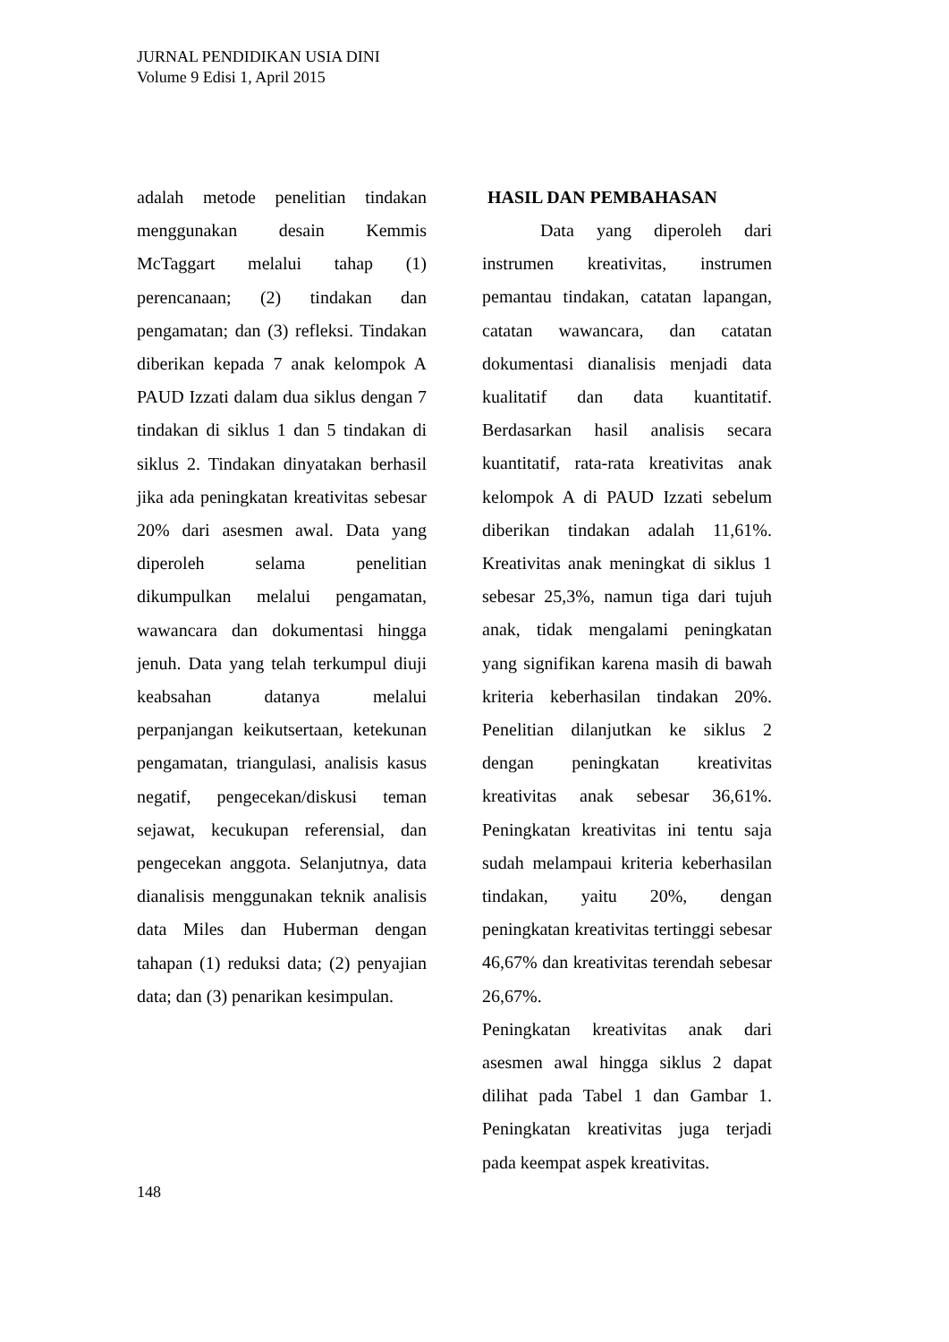JURNAL PENDIDIKAN USIA DINI
Volume 9 Edisi 1, April 2015
adalah metode penelitian tindakan menggunakan desain Kemmis McTaggart melalui tahap (1) perencanaan; (2) tindakan dan pengamatan; dan (3) refleksi. Tindakan diberikan kepada 7 anak kelompok A PAUD Izzati dalam dua siklus dengan 7 tindakan di siklus 1 dan 5 tindakan di siklus 2. Tindakan dinyatakan berhasil jika ada peningkatan kreativitas sebesar 20% dari asesmen awal. Data yang diperoleh selama penelitian dikumpulkan melalui pengamatan, wawancara dan dokumentasi hingga jenuh. Data yang telah terkumpul diuji keabsahan datanya melalui perpanjangan keikutsertaan, ketekunan pengamatan, triangulasi, analisis kasus negatif, pengecekan/diskusi teman sejawat, kecukupan referensial, dan pengecekan anggota. Selanjutnya, data dianalisis menggunakan teknik analisis data Miles dan Huberman dengan tahapan (1) reduksi data; (2) penyajian data; dan (3) penarikan kesimpulan.
HASIL DAN PEMBAHASAN
Data yang diperoleh dari instrumen kreativitas, instrumen pemantau tindakan, catatan lapangan, catatan wawancara, dan catatan dokumentasi dianalisis menjadi data kualitatif dan data kuantitatif. Berdasarkan hasil analisis secara kuantitatif, rata-rata kreativitas anak kelompok A di PAUD Izzati sebelum diberikan tindakan adalah 11,61%. Kreativitas anak meningkat di siklus 1 sebesar 25,3%, namun tiga dari tujuh anak, tidak mengalami peningkatan yang signifikan karena masih di bawah kriteria keberhasilan tindakan 20%. Penelitian dilanjutkan ke siklus 2 dengan peningkatan kreativitas kreativitas anak sebesar 36,61%. Peningkatan kreativitas ini tentu saja sudah melampaui kriteria keberhasilan tindakan, yaitu 20%, dengan peningkatan kreativitas tertinggi sebesar 46,67% dan kreativitas terendah sebesar 26,67%.
Peningkatan kreativitas anak dari asesmen awal hingga siklus 2 dapat dilihat pada Tabel 1 dan Gambar 1. Peningkatan kreativitas juga terjadi pada keempat aspek kreativitas.
148